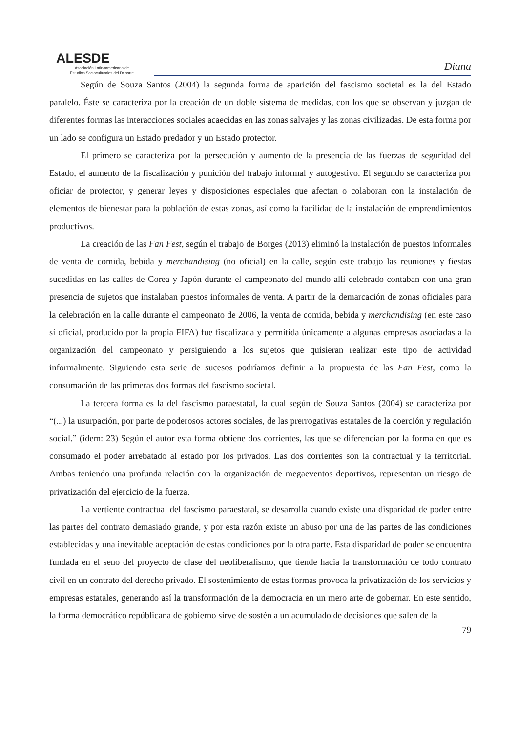ALESDE
Asociación Latinoamericana de
Estudios Socioculturales del Deporte
Diana
Según de Souza Santos (2004) la segunda forma de aparición del fascismo societal es la del Estado paralelo. Éste se caracteriza por la creación de un doble sistema de medidas, con los que se observan y juzgan de diferentes formas las interacciones sociales acaecidas en las zonas salvajes y las zonas civilizadas. De esta forma por un lado se configura un Estado predador y un Estado protector.
El primero se caracteriza por la persecución y aumento de la presencia de las fuerzas de seguridad del Estado, el aumento de la fiscalización y punición del trabajo informal y autogestivo. El segundo se caracteriza por oficiar de protector, y generar leyes y disposiciones especiales que afectan o colaboran con la instalación de elementos de bienestar para la población de estas zonas, así como la facilidad de la instalación de emprendimientos productivos.
La creación de las Fan Fest, según el trabajo de Borges (2013) eliminó la instalación de puestos informales de venta de comida, bebida y merchandising (no oficial) en la calle, según este trabajo las reuniones y fiestas sucedidas en las calles de Corea y Japón durante el campeonato del mundo allí celebrado contaban con una gran presencia de sujetos que instalaban puestos informales de venta. A partir de la demarcación de zonas oficiales para la celebración en la calle durante el campeonato de 2006, la venta de comida, bebida y merchandising (en este caso sí oficial, producido por la propia FIFA) fue fiscalizada y permitida únicamente a algunas empresas asociadas a la organización del campeonato y persiguiendo a los sujetos que quisieran realizar este tipo de actividad informalmente. Siguiendo esta serie de sucesos podríamos definir a la propuesta de las Fan Fest, como la consumación de las primeras dos formas del fascismo societal.
La tercera forma es la del fascismo paraestatal, la cual según de Souza Santos (2004) se caracteriza por “(...) la usurpación, por parte de poderosos actores sociales, de las prerrogativas estatales de la coerción y regulación social.” (ídem: 23) Según el autor esta forma obtiene dos corrientes, las que se diferencian por la forma en que es consumado el poder arrebatado al estado por los privados. Las dos corrientes son la contractual y la territorial. Ambas teniendo una profunda relación con la organización de megaeventos deportivos, representan un riesgo de privatización del ejercicio de la fuerza.
La vertiente contractual del fascismo paraestatal, se desarrolla cuando existe una disparidad de poder entre las partes del contrato demasiado grande, y por esta razón existe un abuso por una de las partes de las condiciones establecidas y una inevitable aceptación de estas condiciones por la otra parte. Esta disparidad de poder se encuentra fundada en el seno del proyecto de clase del neoliberalismo, que tiende hacia la transformación de todo contrato civil en un contrato del derecho privado. El sostenimiento de estas formas provoca la privatización de los servicios y empresas estatales, generando así la transformación de la democracia en un mero arte de gobernar. En este sentido, la forma democrático repúblicana de gobierno sirve de sostén a un acumulado de decisiones que salen de la
79